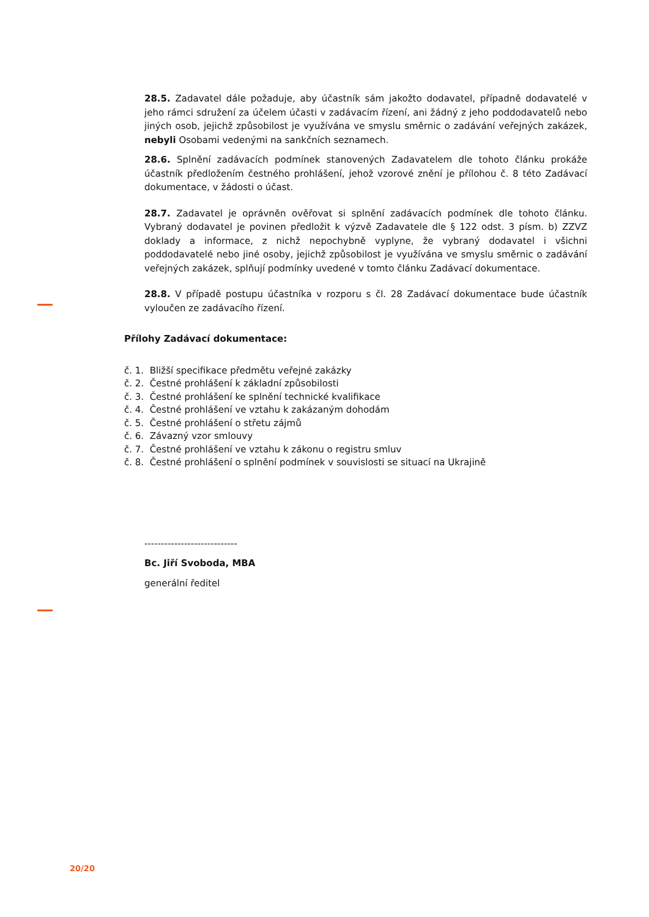28.5. Zadavatel dále požaduje, aby účastník sám jakožto dodavatel, případně dodavatelé v jeho rámci sdružení za účelem účasti v zadávacím řízení, ani žádný z jeho poddodavatelů nebo jiných osob, jejichž způsobilost je využívána ve smyslu směrnic o zadávání veřejných zakázek, nebyli Osobami vedenými na sankčních seznamech.
28.6. Splnění zadávacích podmínek stanovených Zadavatelem dle tohoto článku prokáže účastník předložením čestného prohlášení, jehož vzorové znění je přílohou č. 8 této Zadávací dokumentace, v žádosti o účast.
28.7. Zadavatel je oprávněn ověřovat si splnění zadávacích podmínek dle tohoto článku. Vybraný dodavatel je povinen předložit k výzvě Zadavatele dle § 122 odst. 3 písm. b) ZZVZ doklady a informace, z nichž nepochybně vyplyne, že vybraný dodavatel i všichni poddodavatelé nebo jiné osoby, jejichž způsobilost je využívána ve smyslu směrnic o zadávání veřejných zakázek, splňují podmínky uvedené v tomto článku Zadávací dokumentace.
28.8. V případě postupu účastníka v rozporu s čl. 28 Zadávací dokumentace bude účastník vyloučen ze zadávacího řízení.
Přílohy Zadávací dokumentace:
č. 1. Bližší specifikace předmětu veřejné zakázky
č. 2. Čestné prohlášení k základní způsobilosti
č. 3. Čestné prohlášení ke splnění technické kvalifikace
č. 4. Čestné prohlášení ve vztahu k zakázaným dohodám
č. 5. Čestné prohlášení o střetu zájmů
č. 6. Závazný vzor smlouvy
č. 7. Čestné prohlášení ve vztahu k zákonu o registru smluv
č. 8. Čestné prohlášení o splnění podmínek v souvislosti se situací na Ukrajině
----------------------------
Bc. Jiří Svoboda, MBA
generální ředitel
20/20